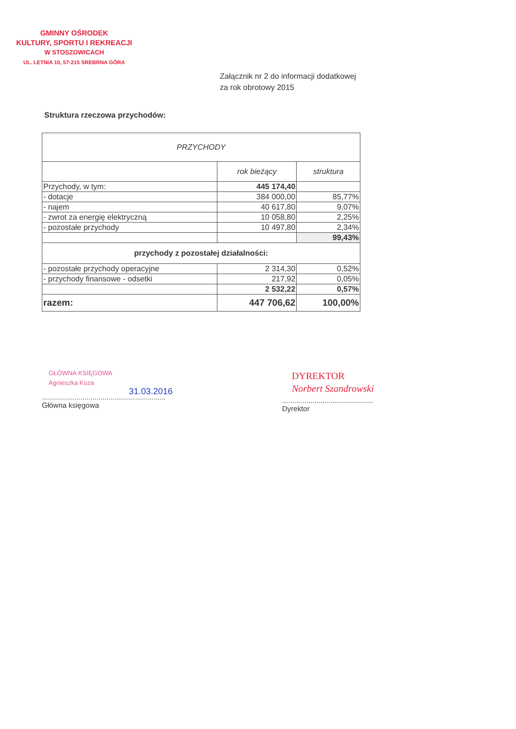GMINNY OŚRODEK
KULTURY, SPORTU I REKREACJI
W STOSZOWICACH
UL. LETNIA 10, 57-215 SREBRNA GÓRA
Załącznik nr 2 do informacji dodatkowej
za rok obrotowy 2015
Struktura rzeczowa przychodów:
| PRZYCHODY | | |
| --- | --- | --- |
| | rok bieżący | struktura |
| Przychody, w tym: | 445 174,40 | |
| - dotacje | 384 000,00 | 85,77% |
| - najem | 40 617,80 | 9,07% |
| - zwrot za energię elektryczną | 10 058,80 | 2,25% |
| - pozostałe przychody | 10 497,80 | 2,34% |
| | | 99,43% |
| przychody z pozostałej działalności: | | |
| - pozostałe przychody operacyjne | 2 314,30 | 0,52% |
| - przychody finansowe - odsetki | 217,92 | 0,05% |
| | 2 532,22 | 0,57% |
| razem: | 447 706,62 | 100,00% |
GŁÓWNA KSIĘGOWA
Agnieszka Koza
31.03.2016
.............................................................
Główna księgowa
DYREKTOR
Norbert Szandrowski
.............................................
Dyrektor